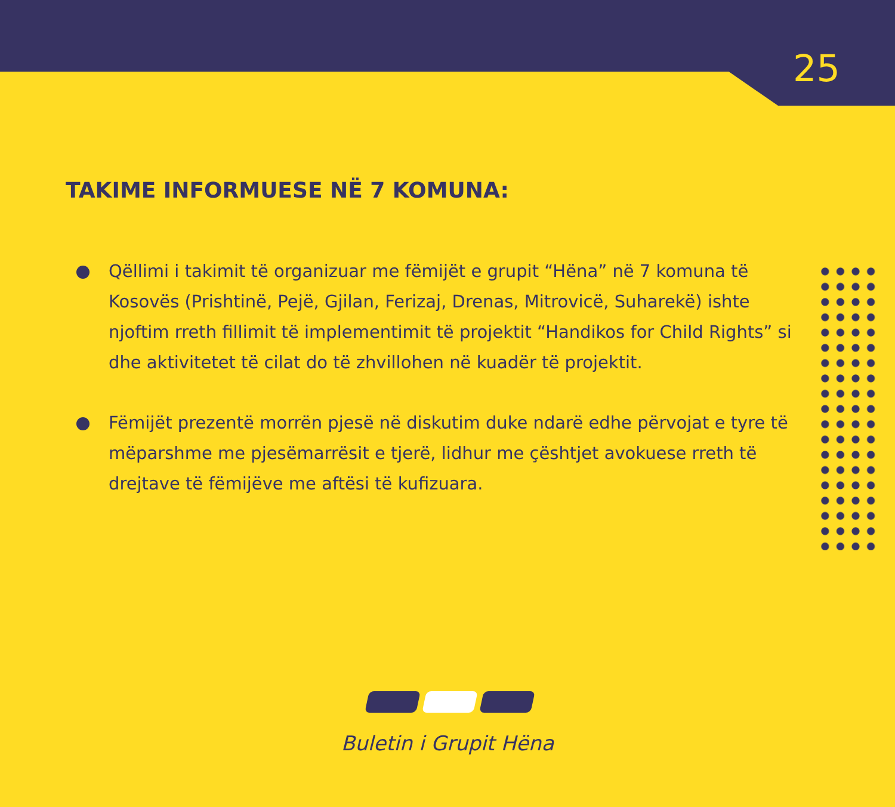25
TAKIME INFORMUESE NË 7 KOMUNA:
Qëllimi i takimit të organizuar me fëmijët e grupit “Hëna” në 7 komuna të Kosovës (Prishtinë, Pejë, Gjilan, Ferizaj, Drenas, Mitrovicë, Suharekë) ishte njoftim rreth fillimit të implementimit të projektit “Handikos for Child Rights” si dhe aktivitetet të cilat do të zhvillohen në kuadër të projektit.
Fëmijët prezentë morrën pjesë në diskutim duke ndarë edhe përvojat e tyre të mëparshme me pjesëmarrësit e tjerë, lidhur me çështjet avokuese rreth të drejtave të fëmijëve me aftësi të kufizuara.
Buletin i Grupit Hëna